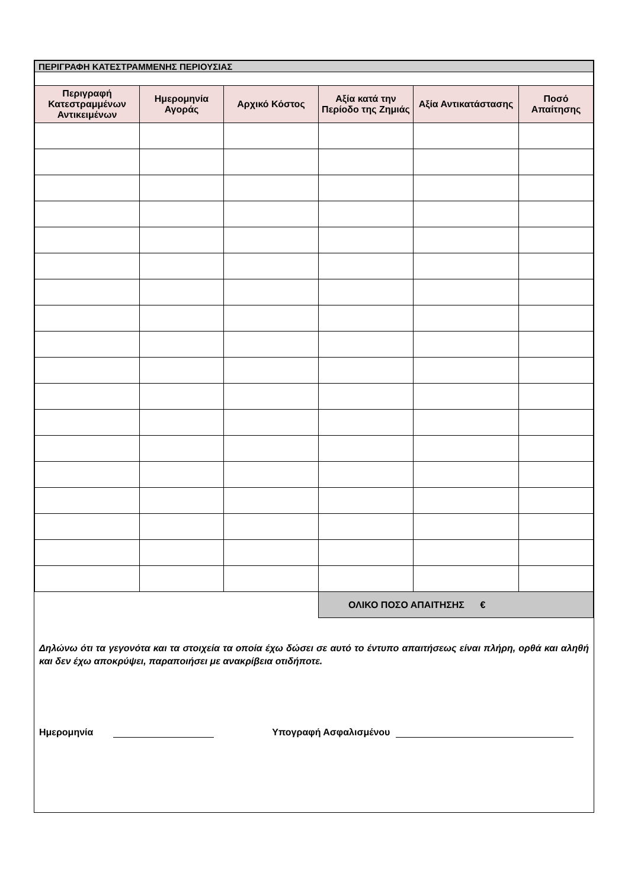| ΠΕΡΙΓΡΑΦΗ ΚΑΤΕΣΤΡΑΜΜΕΝΗΣ ΠΕΡΙΟΥΣΙΑΣ | | | | | |
| --- | --- | --- | --- | --- | --- |
| Περιγραφή Κατεστραμμένων Αντικειμένων | Ημερομηνία Αγοράς | Αρχικό Κόστος | Αξία κατά την Περίοδο της Ζημιάς | Αξία Αντικατάστασης | Ποσό Απαίτησης |
| | | | ΟΛΙΚΟ ΠΟΣΟ ΑΠΑΙΤΗΣΗΣ € | | |
Δηλώνω ότι τα γεγονότα και τα στοιχεία τα οποία έχω δώσει σε αυτό το έντυπο απαιτήσεως είναι πλήρη, ορθά και αληθή και δεν έχω αποκρύψει, παραποιήσει με ανακρίβεια οτιδήποτε.
Ημερομηνία Υπογραφή Ασφαλισμένου